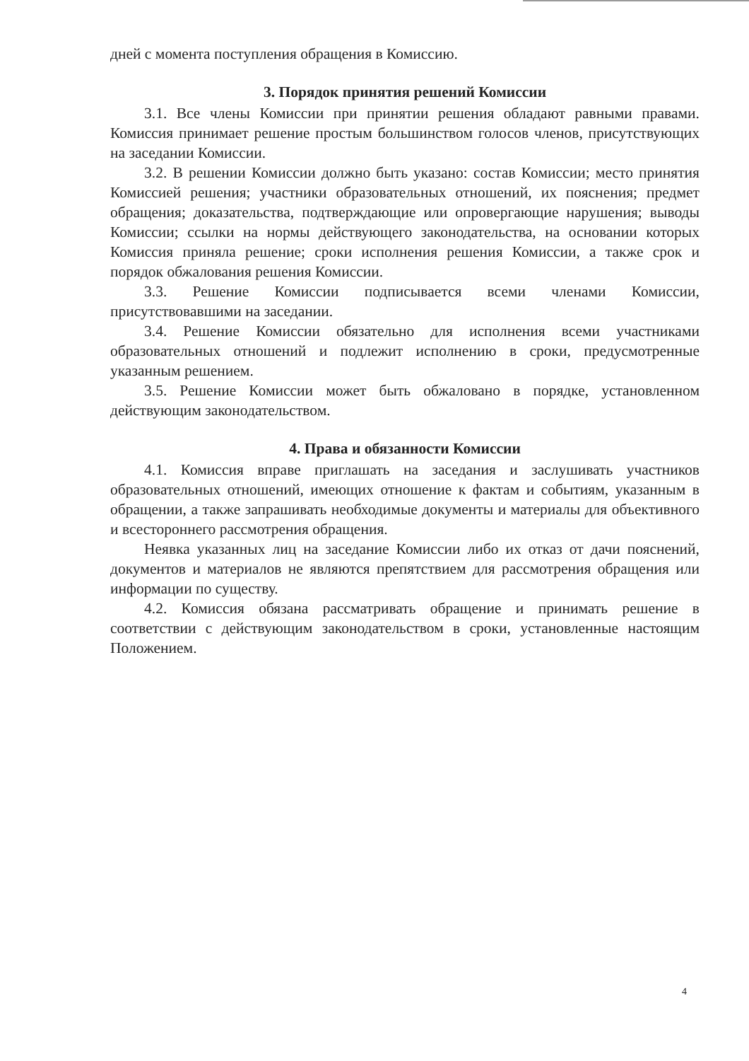дней с момента поступления обращения в Комиссию.
3. Порядок принятия решений Комиссии
3.1. Все члены Комиссии при принятии решения обладают равными правами. Комиссия принимает решение простым большинством голосов членов, присутствующих на заседании Комиссии.
3.2. В решении Комиссии должно быть указано: состав Комиссии; место принятия Комиссией решения; участники образовательных отношений, их пояснения; предмет обращения; доказательства, подтверждающие или опровергающие нарушения; выводы Комиссии; ссылки на нормы действующего законодательства, на основании которых Комиссия приняла решение; сроки исполнения решения Комиссии, а также срок и порядок обжалования решения Комиссии.
3.3. Решение Комиссии подписывается всеми членами Комиссии, присутствовавшими на заседании.
3.4. Решение Комиссии обязательно для исполнения всеми участниками образовательных отношений и подлежит исполнению в сроки, предусмотренные указанным решением.
3.5. Решение Комиссии может быть обжаловано в порядке, установленном действующим законодательством.
4. Права и обязанности Комиссии
4.1. Комиссия вправе приглашать на заседания и заслушивать участников образовательных отношений, имеющих отношение к фактам и событиям, указанным в обращении, а также запрашивать необходимые документы и материалы для объективного и всестороннего рассмотрения обращения.
Неявка указанных лиц на заседание Комиссии либо их отказ от дачи пояснений, документов и материалов не являются препятствием для рассмотрения обращения или информации по существу.
4.2. Комиссия обязана рассматривать обращение и принимать решение в соответствии с действующим законодательством в сроки, установленные настоящим Положением.
4